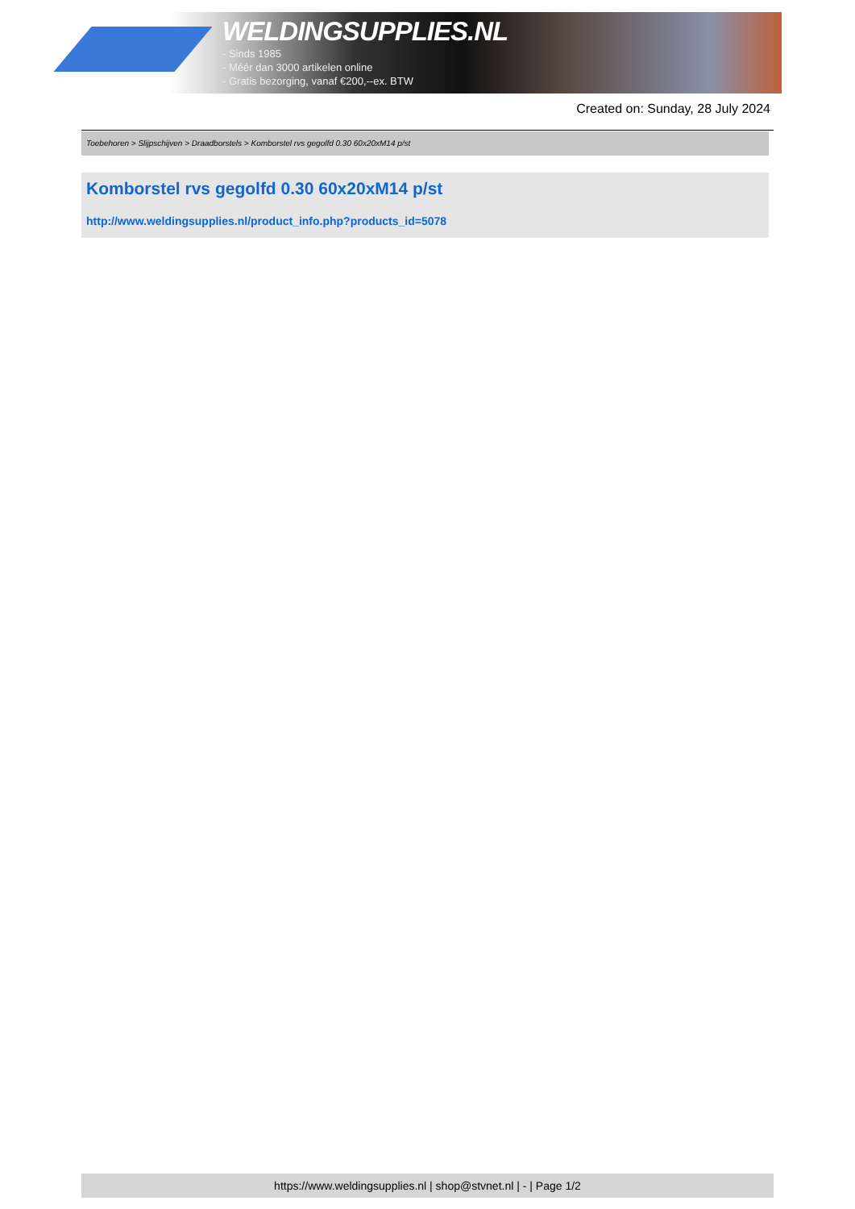WELDINGSUPPLIES.NL
- Sinds 1985
- Méér dan 3000 artikelen online
- Gratis bezorging, vanaf €200,--ex. BTW
Created on: Sunday, 28 July 2024
Toebehoren > Slijpschijven > Draadborstels > Komborstel rvs gegolfd 0.30 60x20xM14 p/st
Komborstel rvs gegolfd 0.30 60x20xM14 p/st
http://www.weldingsupplies.nl/product_info.php?products_id=5078
https://www.weldingsupplies.nl | shop@stvnet.nl | - | Page 1/2